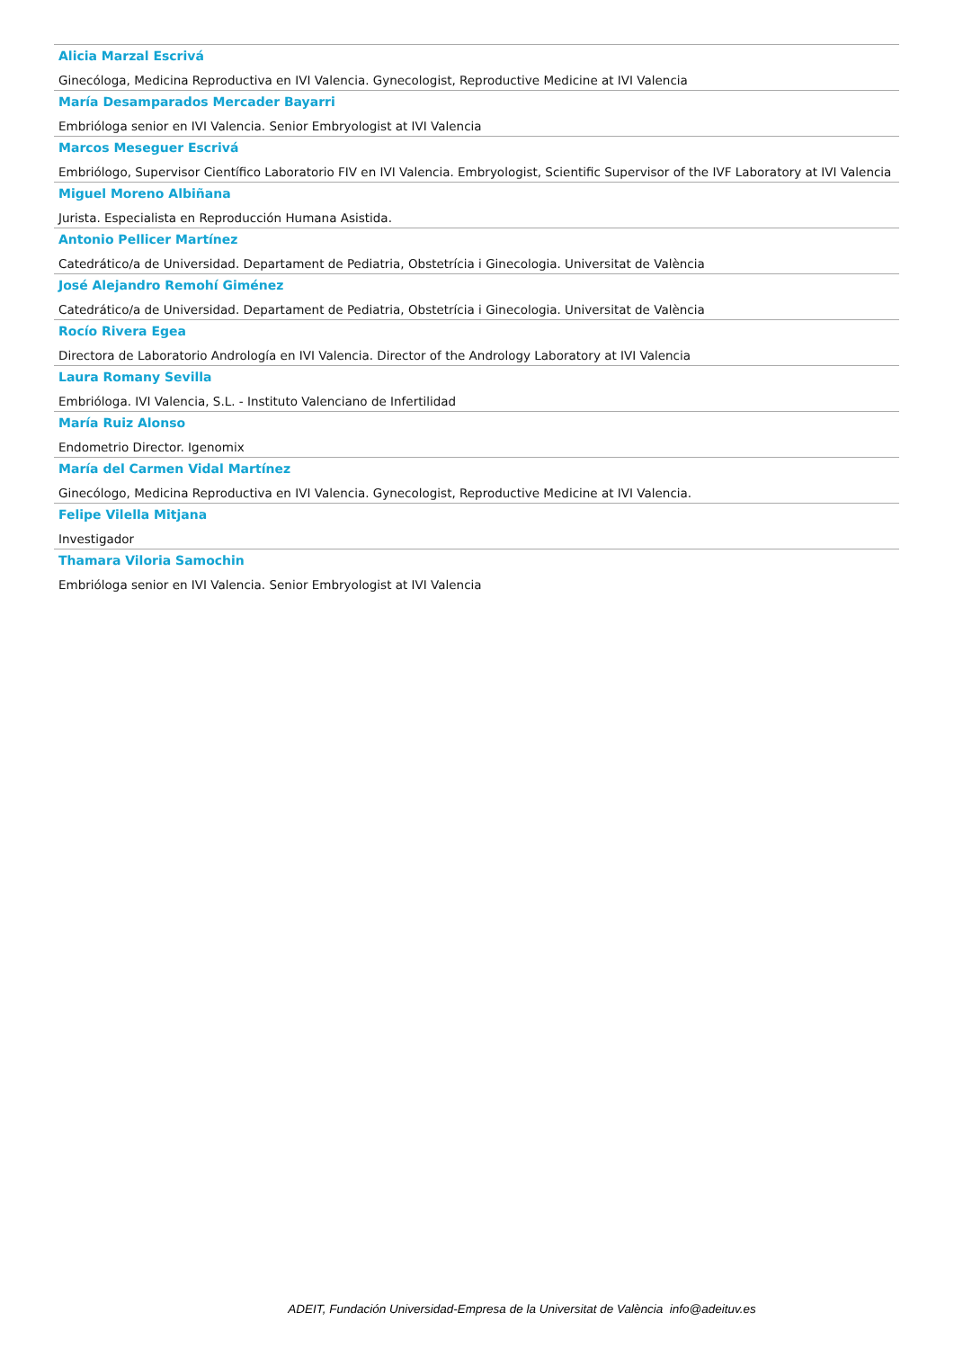Alicia Marzal Escrivá
Ginecóloga, Medicina Reproductiva en IVI Valencia. Gynecologist, Reproductive Medicine at IVI Valencia
María Desamparados Mercader Bayarri
Embrióloga senior en IVI Valencia. Senior Embryologist at IVI Valencia
Marcos Meseguer Escrivá
Embriólogo, Supervisor Científico Laboratorio FIV en IVI Valencia. Embryologist, Scientific Supervisor of the IVF Laboratory at IVI Valencia
Miguel Moreno Albiñana
Jurista. Especialista en Reproducción Humana Asistida.
Antonio Pellicer Martínez
Catedrático/a de Universidad. Departament de Pediatria, Obstetrícia i Ginecologia. Universitat de València
José Alejandro Remohí Giménez
Catedrático/a de Universidad. Departament de Pediatria, Obstetrícia i Ginecologia. Universitat de València
Rocío Rivera Egea
Directora de Laboratorio Andrología en IVI Valencia. Director of the Andrology Laboratory at IVI Valencia
Laura Romany Sevilla
Embrióloga. IVI Valencia, S.L. - Instituto Valenciano de Infertilidad
María Ruiz Alonso
Endometrio Director. Igenomix
María del Carmen Vidal Martínez
Ginecólogo, Medicina Reproductiva en IVI Valencia. Gynecologist, Reproductive Medicine at IVI Valencia.
Felipe Vilella Mitjana
Investigador
Thamara Viloria Samochin
Embrióloga senior en IVI Valencia. Senior Embryologist at IVI Valencia
ADEIT, Fundación Universidad-Empresa de la Universitat de València info@adeituv.es